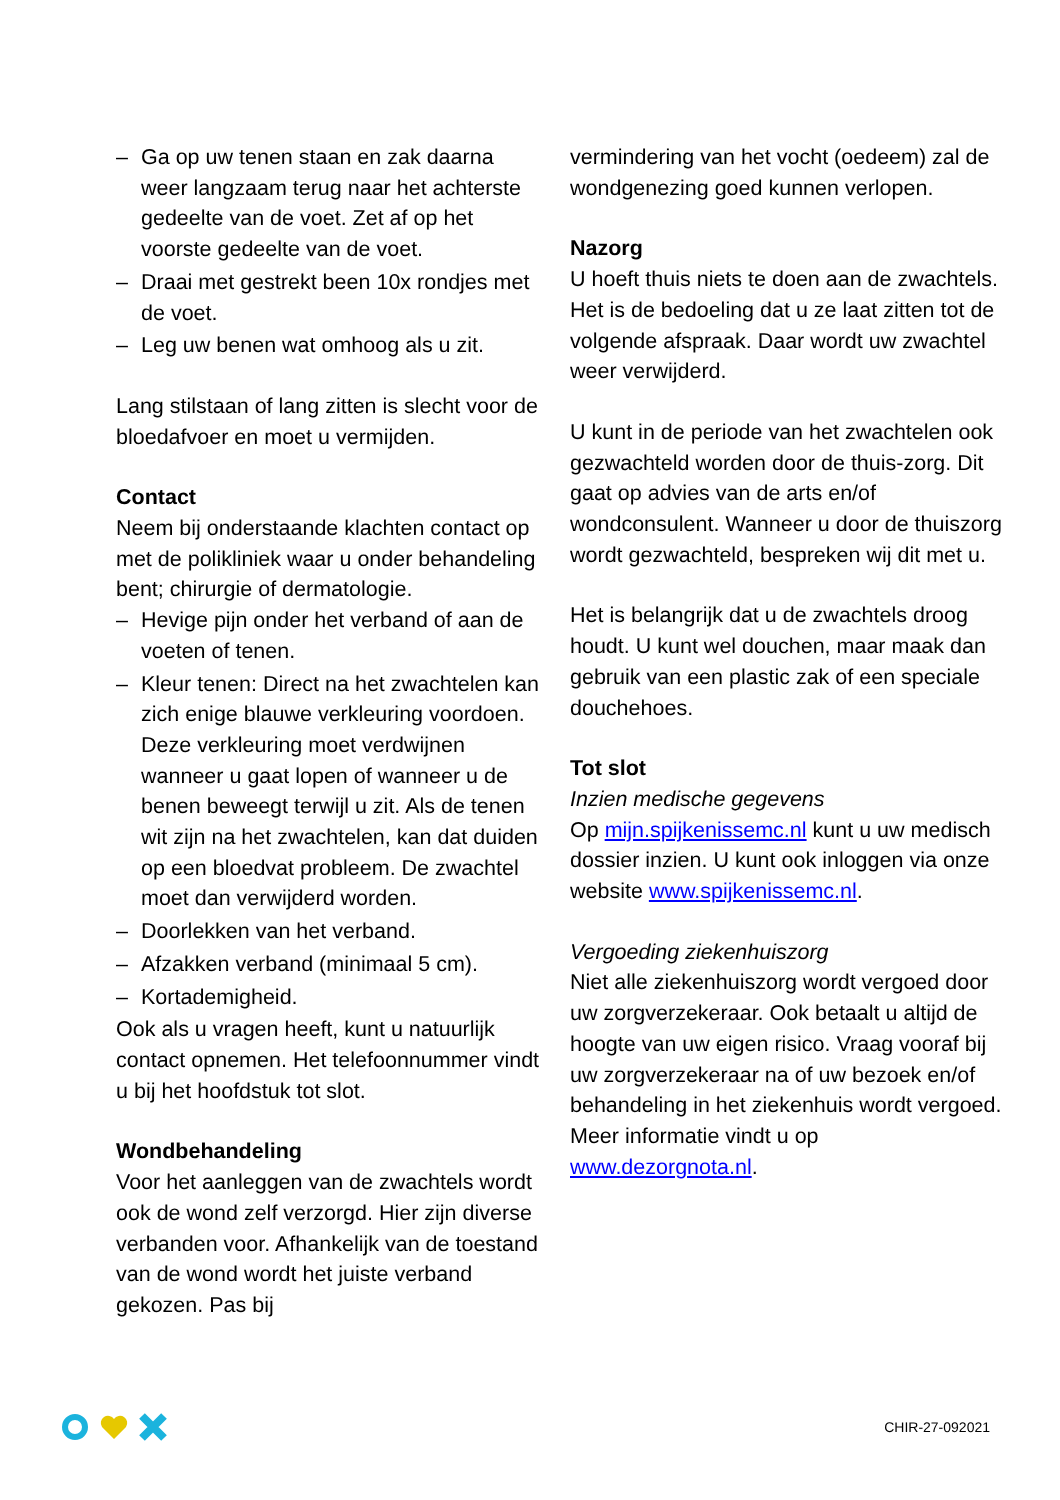– Ga op uw tenen staan en zak daarna weer langzaam terug naar het achterste gedeelte van de voet. Zet af op het voorste gedeelte van de voet.
– Draai met gestrekt been 10x rondjes met de voet.
– Leg uw benen wat omhoog als u zit.
Lang stilstaan of lang zitten is slecht voor de bloedafvoer en moet u vermijden.
Contact
Neem bij onderstaande klachten contact op met de polikliniek waar u onder behandeling bent; chirurgie of dermatologie.
– Hevige pijn onder het verband of aan de voeten of tenen.
– Kleur tenen: Direct na het zwachtelen kan zich enige blauwe verkleuring voordoen. Deze verkleuring moet verdwijnen wanneer u gaat lopen of wanneer u de benen beweegt terwijl u zit. Als de tenen wit zijn na het zwachtelen, kan dat duiden op een bloedvat probleem. De zwachtel moet dan verwijderd worden.
– Doorlekken van het verband.
– Afzakken verband (minimaal 5 cm).
– Kortademigheid.
Ook als u vragen heeft, kunt u natuurlijk contact opnemen. Het telefoonnummer vindt u bij het hoofdstuk tot slot.
Wondbehandeling
Voor het aanleggen van de zwachtels wordt ook de wond zelf verzorgd. Hier zijn diverse verbanden voor. Afhankelijk van de toestand van de wond wordt het juiste verband gekozen. Pas bij
vermindering van het vocht (oedeem) zal de wondgenezing goed kunnen verlopen.
Nazorg
U hoeft thuis niets te doen aan de zwachtels. Het is de bedoeling dat u ze laat zitten tot de volgende afspraak. Daar wordt uw zwachtel weer verwijderd.
U kunt in de periode van het zwachtelen ook gezwachteld worden door de thuis-zorg. Dit gaat op advies van de arts en/of wondconsulent. Wanneer u door de thuiszorg wordt gezwachteld, bespreken wij dit met u.
Het is belangrijk dat u de zwachtels droog houdt. U kunt wel douchen, maar maak dan gebruik van een plastic zak of een speciale douchehoes.
Tot slot
Inzien medische gegevens
Op mijn.spijkenissemc.nl kunt u uw medisch dossier inzien. U kunt ook inloggen via onze website www.spijkenissemc.nl.
Vergoeding ziekenhuiszorg
Niet alle ziekenhuiszorg wordt vergoed door uw zorgverzekeraar. Ook betaalt u altijd de hoogte van uw eigen risico. Vraag vooraf bij uw zorgverzekeraar na of uw bezoek en/of behandeling in het ziekenhuis wordt vergoed. Meer informatie vindt u op www.dezorgnota.nl.
CHIR-27-092021